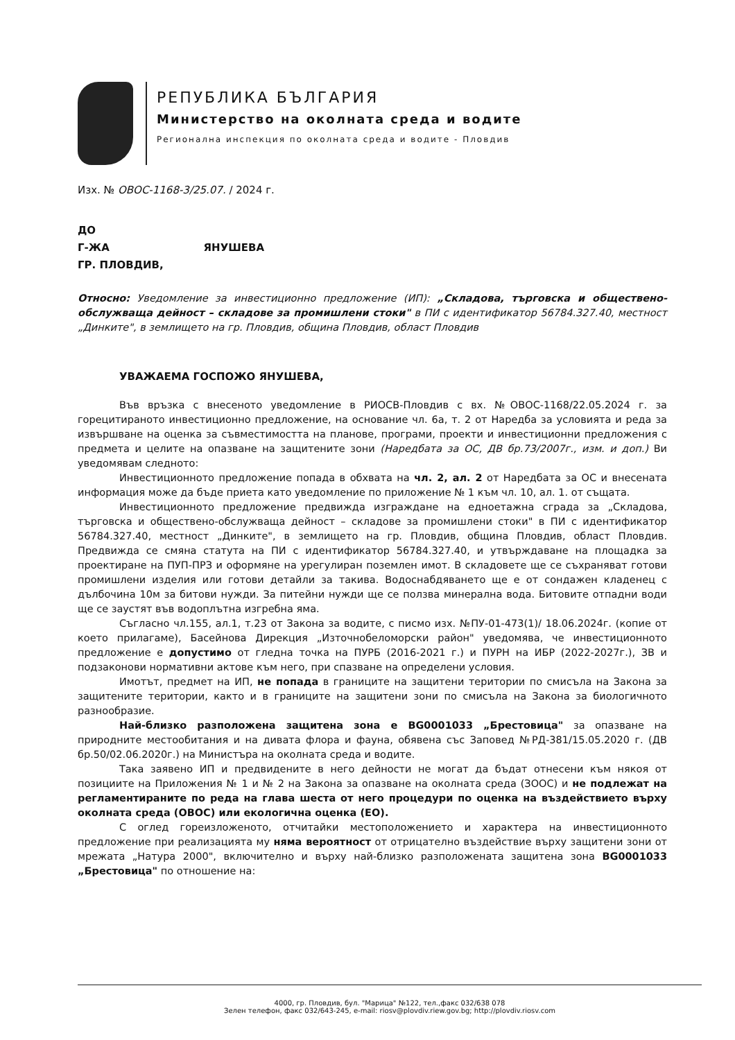РЕПУБЛИКА БЪЛГАРИЯ
Министерство на околната среда и водите
Регионална инспекция по околната среда и водите - Пловдив
Изх. № ОВОС-1168-3/25.07. / 2024 г.
ДО
Г-ЖА ЯНУШЕВА
ГР. ПЛОВДИВ,
Относно: Уведомление за инвестиционно предложение (ИП): „Складова, търговска и обществено-обслужваща дейност – складове за промишлени стоки" в ПИ с идентификатор 56784.327.40, местност „Динките", в землището на гр. Пловдив, община Пловдив, област Пловдив
УВАЖАЕМА ГОСПОЖО ЯНУШЕВА,
Във връзка с внесеното уведомление в РИОСВ-Пловдив с вх. №ОВОС-1168/22.05.2024 г. за горецитираното инвестиционно предложение, на основание чл. 6а, т. 2 от Наредба за условията и реда за извършване на оценка за съвместимостта на планове, програми, проекти и инвестиционни предложения с предмета и целите на опазване на защитените зони (Наредбата за ОС, ДВ бр.73/2007г., изм. и доп.) Ви уведомявам следното:
Инвестиционното предложение попада в обхвата на чл. 2, ал. 2 от Наредбата за ОС и внесената информация може да бъде приета като уведомление по приложение № 1 към чл. 10, ал. 1. от същата.
Инвестиционното предложение предвижда изграждане на едноетажна сграда за „Складова, търговска и обществено-обслужваща дейност – складове за промишлени стоки" в ПИ с идентификатор 56784.327.40, местност „Динките", в землището на гр. Пловдив, община Пловдив, област Пловдив. Предвижда се смяна статута на ПИ с идентификатор 56784.327.40, и утвърждаване на площадка за проектиране на ПУП-ПРЗ и оформяне на урегулиран поземлен имот. В складовете ще се съхраняват готови промишлени изделия или готови детайли за такива. Водоснабдяването ще е от сондажен кладенец с дълбочина 10м за битови нужди. За питейни нужди ще се ползва минерална вода. Битовите отпадни води ще се заустят във водоплътна изгребна яма.
Съгласно чл.155, ал.1, т.23 от Закона за водите, с писмо изх. №ПУ-01-473(1)/ 18.06.2024г. (копие от което прилагаме), Басейнова Дирекция „Източнобеломорски район" уведомява, че инвестиционното предложение е допустимо от гледна точка на ПУРБ (2016-2021 г.) и ПУРН на ИБР (2022-2027г.), ЗВ и подзаконови нормативни актове към него, при спазване на определени условия.
Имотът, предмет на ИП, не попада в границите на защитени територии по смисъла на Закона за защитените територии, както и в границите на защитени зони по смисъла на Закона за биологичното разнообразие.
Най-близко разположена защитена зона е BG0001033 „Брестовица" за опазване на природните местообитания и на дивата флора и фауна, обявена със Заповед №РД-381/15.05.2020 г. (ДВ бр.50/02.06.2020г.) на Министъра на околната среда и водите.
Така заявено ИП и предвидените в него дейности не могат да бъдат отнесени към някоя от позициите на Приложения № 1 и № 2 на Закона за опазване на околната среда (ЗООС) и не подлежат на регламентираните по реда на глава шеста от него процедури по оценка на въздействието върху околната среда (ОВОС) или екологична оценка (ЕО).
С оглед гореизложеното, отчитайки местоположението и характера на инвестиционното предложение при реализацията му няма вероятност от отрицателно въздействие върху защитени зони от мрежата „Натура 2000", включително и върху най-близко разположената защитена зона BG0001033 „Брестовица" по отношение на:
4000, гр. Пловдив, бул. "Марица" №122, тел.,факс 032/638 078
Зелен телефон, факс 032/643-245, e-mail: riosv@plovdiv.riew.gov.bg; http://plovdiv.riosv.com